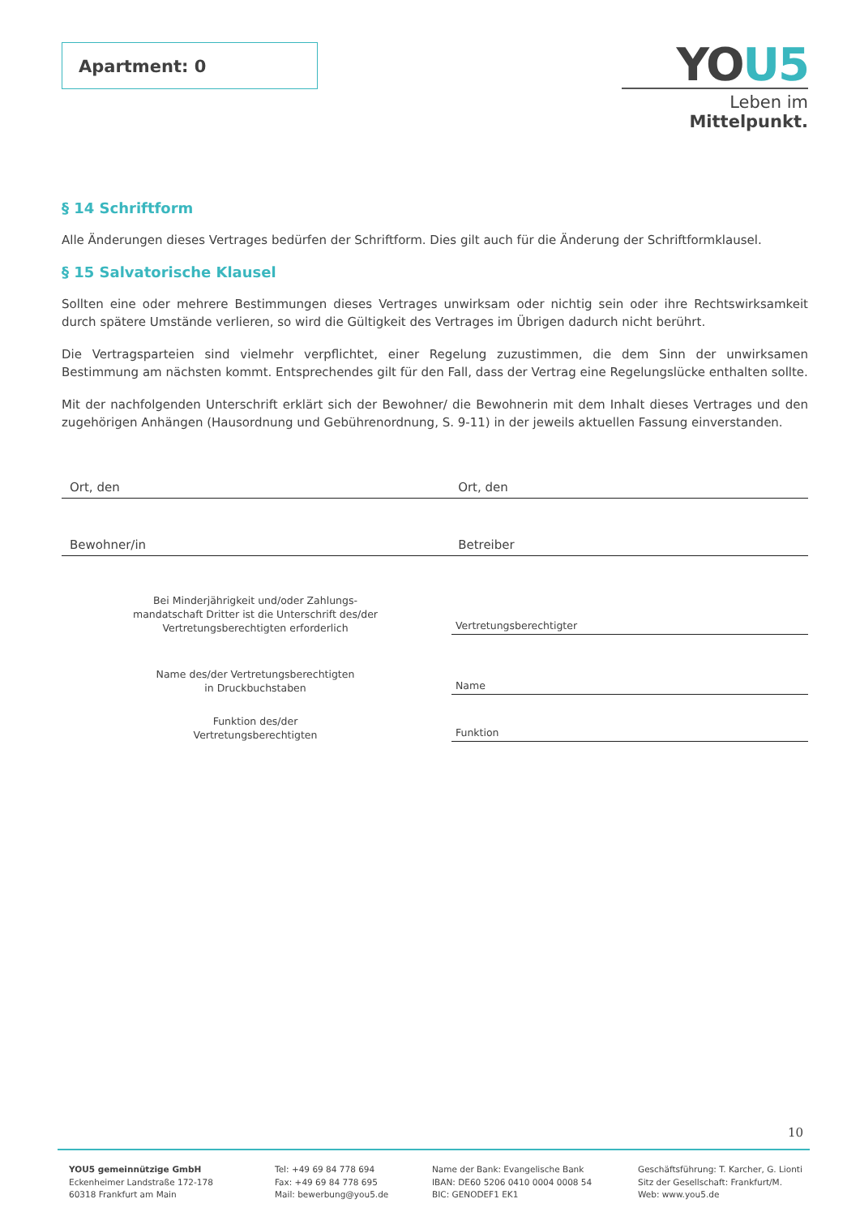Apartment: 0
YOU5
Leben im Mittelpunkt.
§ 14 Schriftform
Alle Änderungen dieses Vertrages bedürfen der Schriftform. Dies gilt auch für die Änderung der Schriftformklausel.
§ 15 Salvatorische Klausel
Sollten eine oder mehrere Bestimmungen dieses Vertrages unwirksam oder nichtig sein oder ihre Rechtswirksamkeit durch spätere Umstände verlieren, so wird die Gültigkeit des Vertrages im Übrigen dadurch nicht berührt.
Die Vertragsparteien sind vielmehr verpflichtet, einer Regelung zuzustimmen, die dem Sinn der unwirksamen Bestimmung am nächsten kommt. Entsprechendes gilt für den Fall, dass der Vertrag eine Regelungslücke enthalten sollte.
Mit der nachfolgenden Unterschrift erklärt sich der Bewohner/ die Bewohnerin mit dem Inhalt dieses Vertrages und den zugehörigen Anhängen (Hausordnung und Gebührenordnung, S. 9-11) in der jeweils aktuellen Fassung einverstanden.
Ort, den Ort, den
Bewohner/in Betreiber
Bei Minderjährigkeit und/oder Zahlungs-
mandatschaft Dritter ist die Unterschrift des/der
Vertretungsberechtigten erforderlich
Vertretungsberechtigter
Name des/der Vertretungsberechtigten
in Druckbuchstaben
Name
Funktion des/der
Vertretungsberechtigten
Funktion
10
YOU5 gemeinnützige GmbH
Eckenheimer Landstraße 172-178
60318 Frankfurt am Main
Tel: +49 69 84 778 694
Fax: +49 69 84 778 695
Mail: bewerbung@you5.de
Name der Bank: Evangelische Bank
IBAN: DE60 5206 0410 0004 0008 54
BIC: GENODEF1 EK1
Geschäftsführung: T. Karcher, G. Lionti
Sitz der Gesellschaft: Frankfurt/M.
Web: www.you5.de